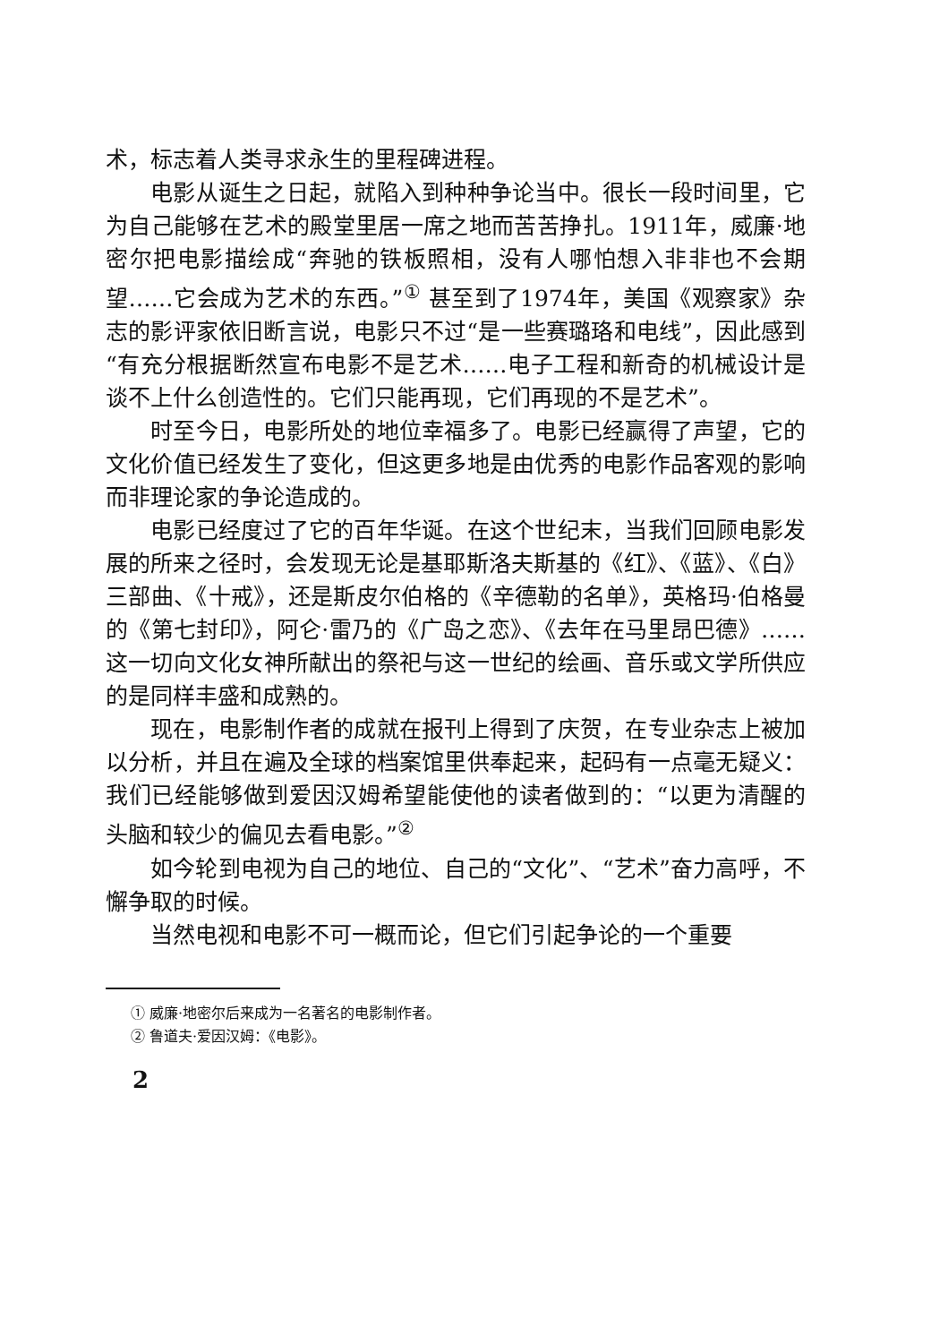术，标志着人类寻求永生的里程碑进程。
电影从诞生之日起，就陷入到种种争论当中。很长一段时间里，它为自己能够在艺术的殿堂里居一席之地而苦苦挣扎。1911年，威廉·地密尔把电影描绘成“奔驰的铁板照相，没有人哪怕想入非非也不会期望……它会成为艺术的东西。”<sup>①</sup> 甚至到了1974年，美国《观察家》杂志的影评家依旧断言说，电影只不过“是一些赛璐珞和电线”，因此感到“有充分根据断然宣布电影不是艺术……电子工程和新奇的机械设计是谈不上什么创造性的。它们只能再现，它们再现的不是艺术”。
时至今日，电影所处的地位幸福多了。电影已经赢得了声望，它的文化价值已经发生了变化，但这更多地是由优秀的电影作品客观的影响而非理论家的争论造成的。
电影已经度过了它的百年华诞。在这个世纪末，当我们回顾电影发展的所来之径时，会发现无论是基耶斯洛夫斯基的《红》、《蓝》、《白》三部曲、《十戒》，还是斯皮尔伯格的《辛德勒的名单》，英格玛·伯格曼的《第七封印》，阿仑·雷乃的《广岛之恋》、《去年在马里昂巴德》……这一切向文化女神所献出的祭祀与这一世纪的绘画、音乐或文学所供应的是同样丰盛和成熟的。
现在，电影制作者的成就在报刊上得到了庆贺，在专业杂志上被加以分析，并且在遍及全球的档案馆里供奉起来，起码有一点毫无疑义：我们已经能够做到爱因汉姆希望能使他的读者做到的：“以更为清醒的头脑和较少的偏见去看电影。”<sup>②</sup>
如今轮到电视为自己的地位、自己的“文化”、“艺术”奋力高呼，不懈争取的时候。
当然电视和电影不可一概而论，但它们引起争论的一个重要
① 威廉·地密尔后来成为一名著名的电影制作者。
② 鲁道夫·爱因汉姆：《电影》。
2